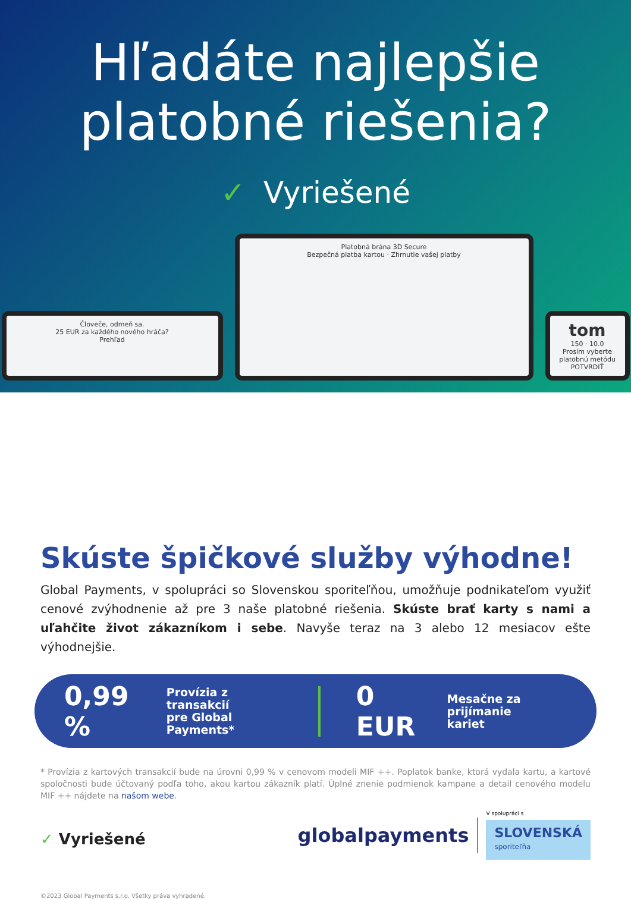Hľadáte najlepšie
platobné riešenia?
✓ Vyriešené
Človeče, odmeň sa.
25 EUR za každého nového hráča?
Prehľad
Platobná brána 3D Secure
Bezpečná platba kartou · Zhrnutie vašej platby
tom
150 · 10.0
Prosím vyberte platobnú metódu
POTVRDIŤ
Skúste špičkové služby výhodne!
Global Payments, v spolupráci so Slovenskou sporiteľňou, umožňuje podnikateľom využiť cenové zvýhodnenie až pre 3 naše platobné riešenia. Skúste brať karty s nami a uľahčite život zákazníkom i sebe. Navyše teraz na 3 alebo 12 mesiacov ešte výhodnejšie.
0,99 %
Provízia z transakcií
pre Global Payments*
0 EUR
Mesačne za prijímanie
kariet
* Provízia z kartových transakcií bude na úrovni 0,99 % v cenovom modeli MIF ++. Poplatok banke, ktorá vydala kartu, a kartové spoločnosti bude účtovaný podľa toho, akou kartou zákazník platí. Úplné znenie podmienok kampane a detail cenového modelu MIF ++ nájdete na našom webe.
✓ Vyriešené
globalpayments
V spolupráci s
SLOVENSKÁ
sporiteľňa
©2023 Global Payments s.r.o. Všetky práva vyhradené.